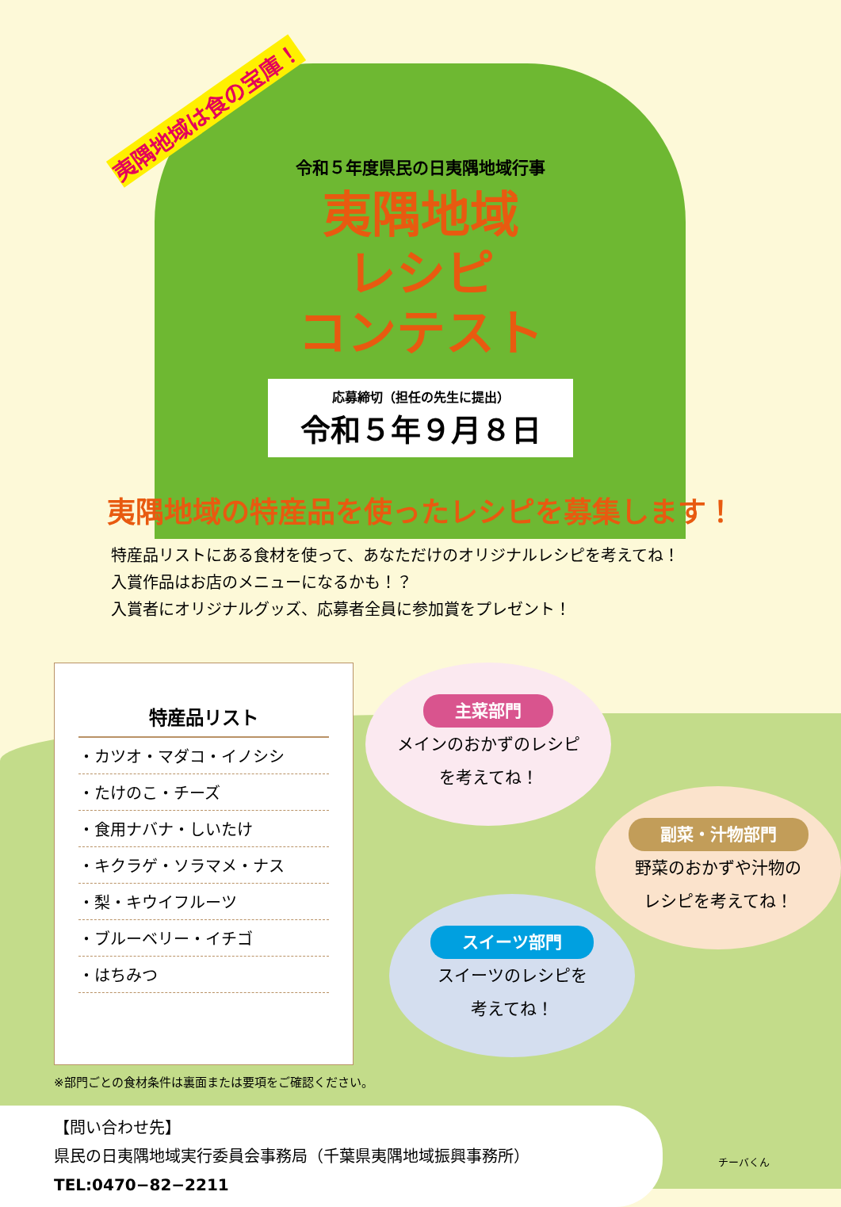夷隅地域は食の宝庫！
令和５年度県民の日夷隅地域行事
夷隅地域
レシピ
コンテスト
応募締切（担任の先生に提出）
令和５年９月８日
夷隅地域の特産品を使ったレシピを募集します！
特産品リストにある食材を使って、あなただけのオリジナルレシピを考えてね！
入賞作品はお店のメニューになるかも！？
入賞者にオリジナルグッズ、応募者全員に参加賞をプレゼント！
特産品リスト
・カツオ・マダコ・イノシシ
・たけのこ・チーズ
・食用ナバナ・しいたけ
・キクラゲ・ソラマメ・ナス
・梨・キウイフルーツ
・ブルーベリー・イチゴ
・はちみつ
主菜部門
メインのおかずのレシピ
を考えてね！
副菜・汁物部門
野菜のおかずや汁物の
レシピを考えてね！
スイーツ部門
スイーツのレシピを
考えてね！
※部門ごとの食材条件は裏面または要項をご確認ください。
【問い合わせ先】
県民の日夷隅地域実行委員会事務局（千葉県夷隅地域振興事務所）
TEL:0470−82−2211
チーバくん